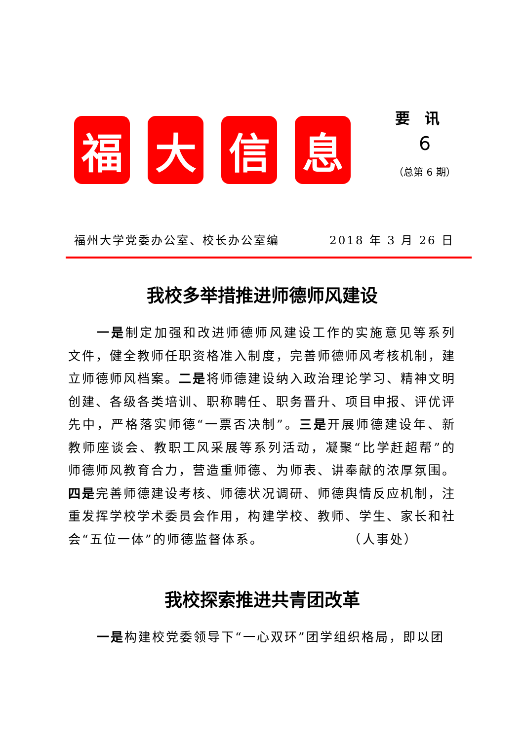福 大 信 息
要讯
6
（总第 6 期）
福州大学党委办公室、校长办公室编 2018 年 3 月 26 日
我校多举措推进师德师风建设
一是制定加强和改进师德师风建设工作的实施意见等系列文件，健全教师任职资格准入制度，完善师德师风考核机制，建立师德师风档案。二是将师德建设纳入政治理论学习、精神文明创建、各级各类培训、职称聘任、职务晋升、项目申报、评优评先中，严格落实师德“一票否决制”。三是开展师德建设年、新教师座谈会、教职工风采展等系列活动，凝聚“比学赶超帮”的师德师风教育合力，营造重师德、为师表、讲奉献的浓厚氛围。四是完善师德建设考核、师德状况调研、师德舆情反应机制，注重发挥学校学术委员会作用，构建学校、教师、学生、家长和社会“五位一体”的师德监督体系。　　　　　　　（人事处）
我校探索推进共青团改革
一是构建校党委领导下“一心双环”团学组织格局，即以团